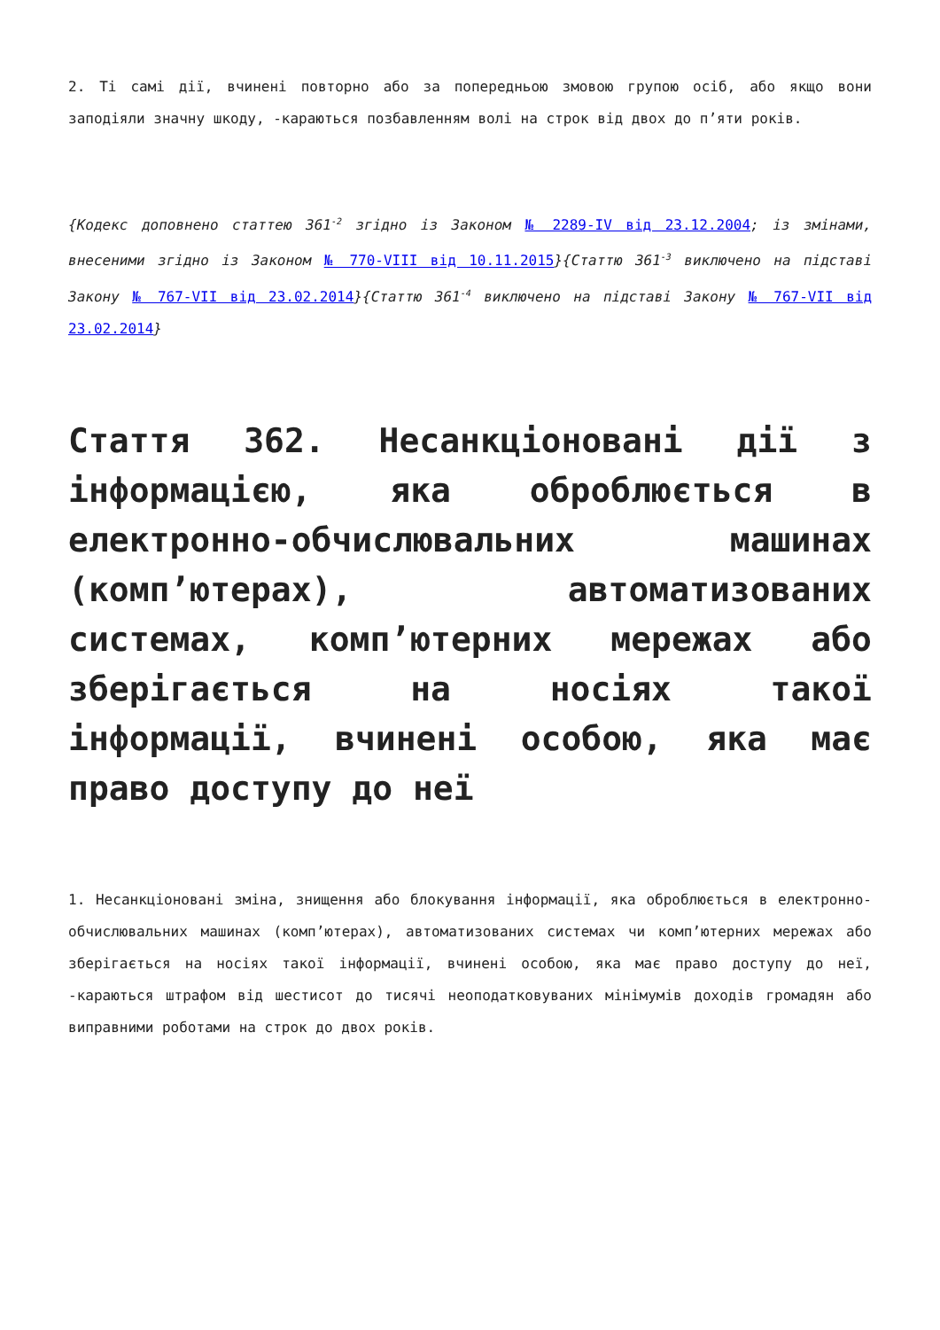2. Ті самі дії, вчинені повторно або за попередньою змовою групою осіб, або якщо вони заподіяли значну шкоду, -караються позбавленням волі на строк від двох до п’яти років.
{Кодекс доповнено статтею 361<sup>-2</sup> згідно із Законом № 2289-IV від 23.12.2004; із змінами, внесеними згідно із Законом № 770-VIII від 10.11.2015}{Статтю 361<sup>-3</sup> виключено на підставі Закону № 767-VII від 23.02.2014}{Статтю 361<sup>-4</sup> виключено на підставі Закону № 767-VII від 23.02.2014}
Стаття 362. Несанкціоновані дії з інформацією, яка оброблюється в електронно-обчислювальних машинах (комп’ютерах), автоматизованих системах, комп’ютерних мережах або зберігається на носіях такої інформації, вчинені особою, яка має право доступу до неї
1. Несанкціоновані зміна, знищення або блокування інформації, яка оброблюється в електронно-обчислювальних машинах (комп’ютерах), автоматизованих системах чи комп’ютерних мережах або зберігається на носіях такої інформації, вчинені особою, яка має право доступу до неї, -караються штрафом від шестисот до тисячі неоподатковуваних мінімумів доходів громадян або виправними роботами на строк до двох років.